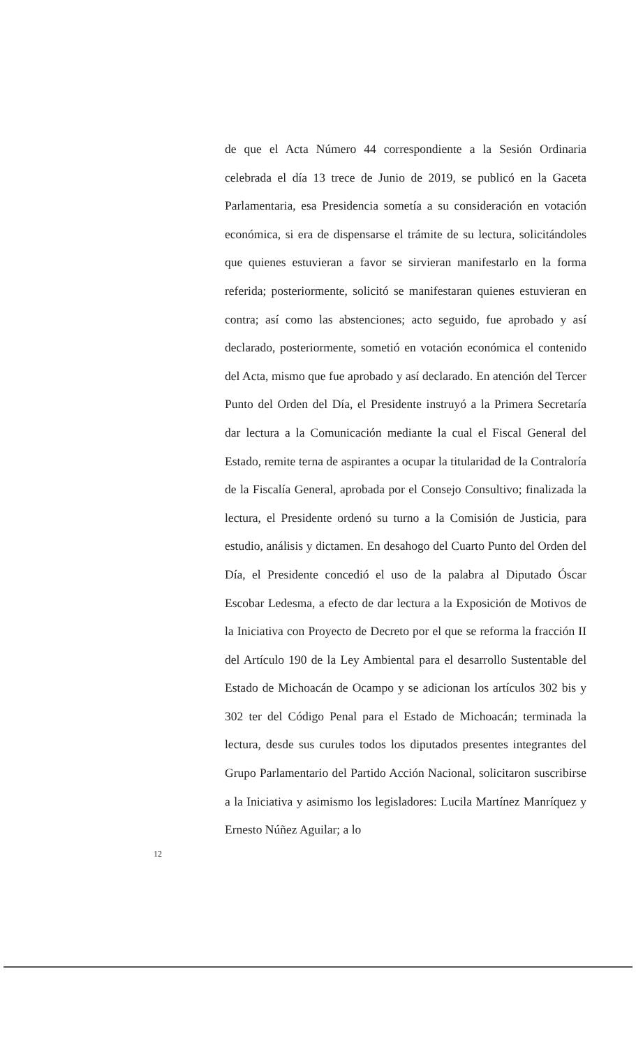de que el Acta Número 44 correspondiente a la Sesión Ordinaria celebrada el día 13 trece de Junio de 2019, se publicó en la Gaceta Parlamentaria, esa Presidencia sometía a su consideración en votación económica, si era de dispensarse el trámite de su lectura, solicitándoles que quienes estuvieran a favor se sirvieran manifestarlo en la forma referida; posteriormente, solicitó se manifestaran quienes estuvieran en contra; así como las abstenciones; acto seguido, fue aprobado y así declarado, posteriormente, sometió en votación económica el contenido del Acta, mismo que fue aprobado y así declarado. En atención del Tercer Punto del Orden del Día, el Presidente instruyó a la Primera Secretaría dar lectura a la Comunicación mediante la cual el Fiscal General del Estado, remite terna de aspirantes a ocupar la titularidad de la Contraloría de la Fiscalía General, aprobada por el Consejo Consultivo; finalizada la lectura, el Presidente ordenó su turno a la Comisión de Justicia, para estudio, análisis y dictamen. En desahogo del Cuarto Punto del Orden del Día, el Presidente concedió el uso de la palabra al Diputado Óscar Escobar Ledesma, a efecto de dar lectura a la Exposición de Motivos de la Iniciativa con Proyecto de Decreto por el que se reforma la fracción II del Artículo 190 de la Ley Ambiental para el desarrollo Sustentable del Estado de Michoacán de Ocampo y se adicionan los artículos 302 bis y 302 ter del Código Penal para el Estado de Michoacán; terminada la lectura, desde sus curules todos los diputados presentes integrantes del Grupo Parlamentario del Partido Acción Nacional, solicitaron suscribirse a la Iniciativa y asimismo los legisladores: Lucila Martínez Manríquez y Ernesto Núñez Aguilar; a lo
12